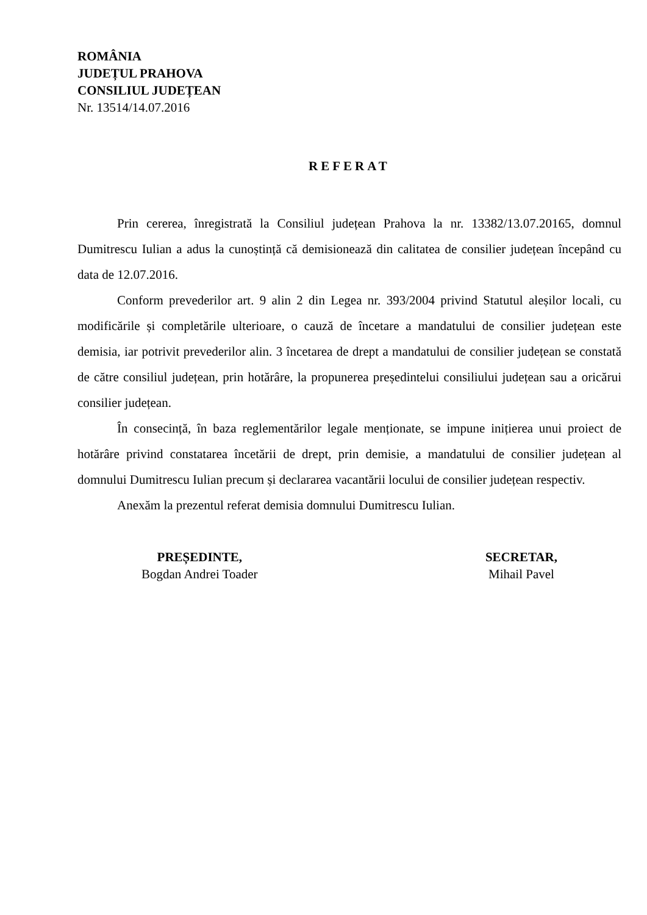ROMÂNIA
JUDEȚUL PRAHOVA
CONSILIUL JUDEȚEAN
Nr. 13514/14.07.2016
REFERAT
Prin cererea, înregistrată la Consiliul județean Prahova la nr. 13382/13.07.20165, domnul Dumitrescu Iulian a adus la cunoștință că demisionează din calitatea de consilier județean începând cu data de 12.07.2016.
Conform prevederilor art. 9 alin 2 din Legea nr. 393/2004 privind Statutul aleșilor locali, cu modificările și completările ulterioare, o cauză de încetare a mandatului de consilier județean este demisia, iar potrivit prevederilor alin. 3 încetarea de drept a mandatului de consilier județean se constată de către consiliul județean, prin hotărâre, la propunerea președintelui consiliului județean sau a oricărui consilier județean.
În consecință, în baza reglementărilor legale menționate, se impune inițierea unui proiect de hotărâre privind constatarea încetării de drept, prin demisie, a mandatului de consilier județean al domnului Dumitrescu Iulian precum și declararea vacantării locului de consilier județean respectiv.
Anexăm la prezentul referat demisia domnului Dumitrescu Iulian.
PREȘEDINTE,
Bogdan Andrei Toader
SECRETAR,
Mihail Pavel